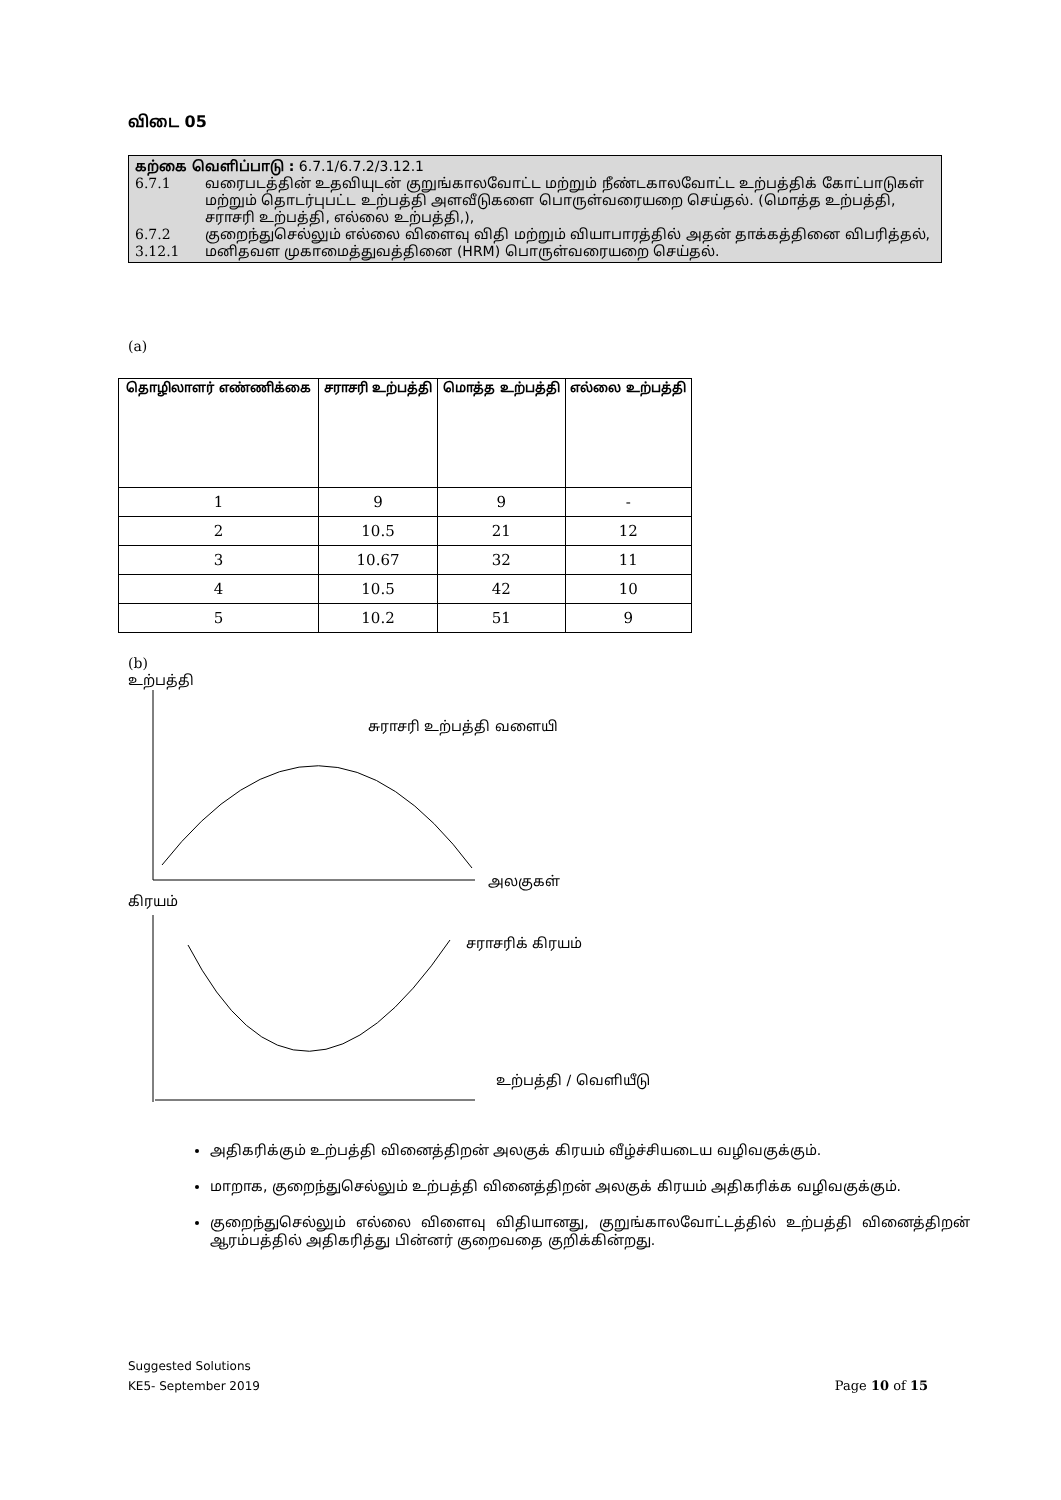விடை 05
கற்கை வெளிப்பாடு : 6.7.1/6.7.2/3.12.1
6.7.1 வரைபடத்தின் உதவியுடன் குறுங்காலவோட்ட மற்றும் நீண்டகாலவோட்ட உற்பத்திக் கோட்பாடுகள் மற்றும் தொடர்புபட்ட உற்பத்தி அளவீடுகளை பொருள்வரையறை செய்தல். (மொத்த உற்பத்தி, சராசரி உற்பத்தி, எல்லை உற்பத்தி,),
6.7.2 குறைந்துசெல்லும் எல்லை விளைவு விதி மற்றும் வியாபாரத்தில் அதன் தாக்கத்தினை விபரித்தல்,
3.12.1 மனிதவள முகாமைத்துவத்தினை (HRM) பொருள்வரையறை செய்தல்.
(a)
| தொழிலாளர் எண்ணிக்கை | சராசரி உற்பத்தி | மொத்த உற்பத்தி | எல்லை உற்பத்தி |
| --- | --- | --- | --- |
| 1 | 9 | 9 | - |
| 2 | 10.5 | 21 | 12 |
| 3 | 10.67 | 32 | 11 |
| 4 | 10.5 | 42 | 10 |
| 5 | 10.2 | 51 | 9 |
(b)
உற்பத்தி
சுராசரி உற்பத்தி வளையி
அலகுகள்
கிரயம்
சராசரிக் கிரயம்
உற்பத்தி / வெளியீடு
அதிகரிக்கும் உற்பத்தி வினைத்திறன் அலகுக் கிரயம் வீழ்ச்சியடைய வழிவகுக்கும்.
மாறாக, குறைந்துசெல்லும் உற்பத்தி வினைத்திறன் அலகுக் கிரயம் அதிகரிக்க வழிவகுக்கும்.
குறைந்துசெல்லும் எல்லை விளைவு விதியானது, குறுங்காலவோட்டத்தில் உற்பத்தி வினைத்திறன் ஆரம்பத்தில் அதிகரித்து பின்னர் குறைவதை குறிக்கின்றது.
Suggested Solutions
KE5- September 2019
Page 10 of 15